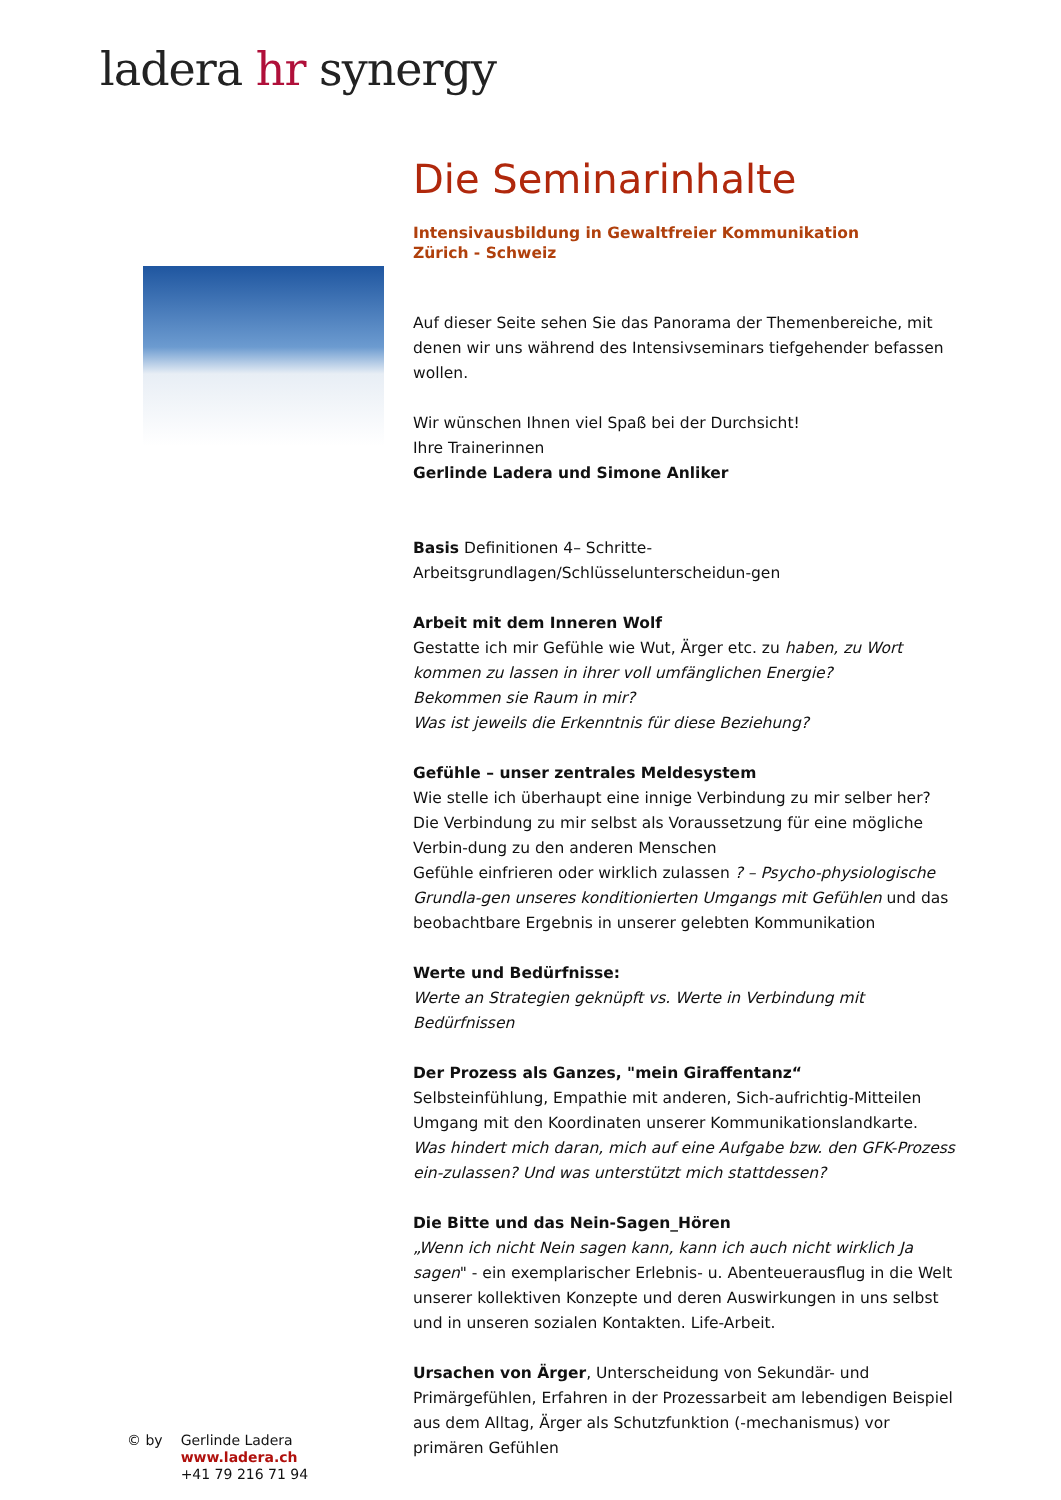ladera hr synergy
Die Seminarinhalte
Intensivausbildung in Gewaltfreier Kommunikation
Zürich - Schweiz
Auf dieser Seite sehen Sie das Panorama der Themenbereiche, mit denen wir uns während des Intensivseminars tiefgehender befassen wollen.
Wir wünschen Ihnen viel Spaß bei der Durchsicht!
Ihre Trainerinnen
Gerlinde Ladera und Simone Anliker
Basis Definitionen 4– Schritte-Arbeitsgrundlagen/Schlüsselunterscheidun-gen
Arbeit mit dem Inneren Wolf
Gestatte ich mir Gefühle wie Wut, Ärger etc. zu haben, zu Wort kommen zu lassen in ihrer voll umfänglichen Energie?
Bekommen sie Raum in mir?
Was ist jeweils die Erkenntnis für diese Beziehung?
Gefühle – unser zentrales Meldesystem
Wie stelle ich überhaupt eine innige Verbindung zu mir selber her?
Die Verbindung zu mir selbst als Voraussetzung für eine mögliche Verbin-dung zu den anderen Menschen
Gefühle einfrieren oder wirklich zulassen ? – Psycho-physiologische Grundla-gen unseres konditionierten Umgangs mit Gefühlen und das beobachtbare Ergebnis in unserer gelebten Kommunikation
Werte und Bedürfnisse:
Werte an Strategien geknüpft vs. Werte in Verbindung mit Bedürfnissen
Der Prozess als Ganzes, "mein Giraffentanz“
Selbsteinfühlung, Empathie mit anderen, Sich-aufrichtig-Mitteilen
Umgang mit den Koordinaten unserer Kommunikationslandkarte.
Was hindert mich daran, mich auf eine Aufgabe bzw. den GFK-Prozess ein-zulassen? Und was unterstützt mich stattdessen?
Die Bitte und das Nein-Sagen_Hören
„Wenn ich nicht Nein sagen kann, kann ich auch nicht wirklich Ja sagen" - ein exemplarischer Erlebnis- u. Abenteuerausflug in die Welt unserer kollektiven Konzepte und deren Auswirkungen in uns selbst und in unseren sozialen Kontakten. Life-Arbeit.
Ursachen von Ärger, Unterscheidung von Sekundär- und Primärgefühlen, Erfahren in der Prozessarbeit am lebendigen Beispiel aus dem Alltag, Ärger als Schutzfunktion (-mechanismus) vor primären Gefühlen
© by Gerlinde Ladera
www.ladera.ch
+41 79 216 71 94